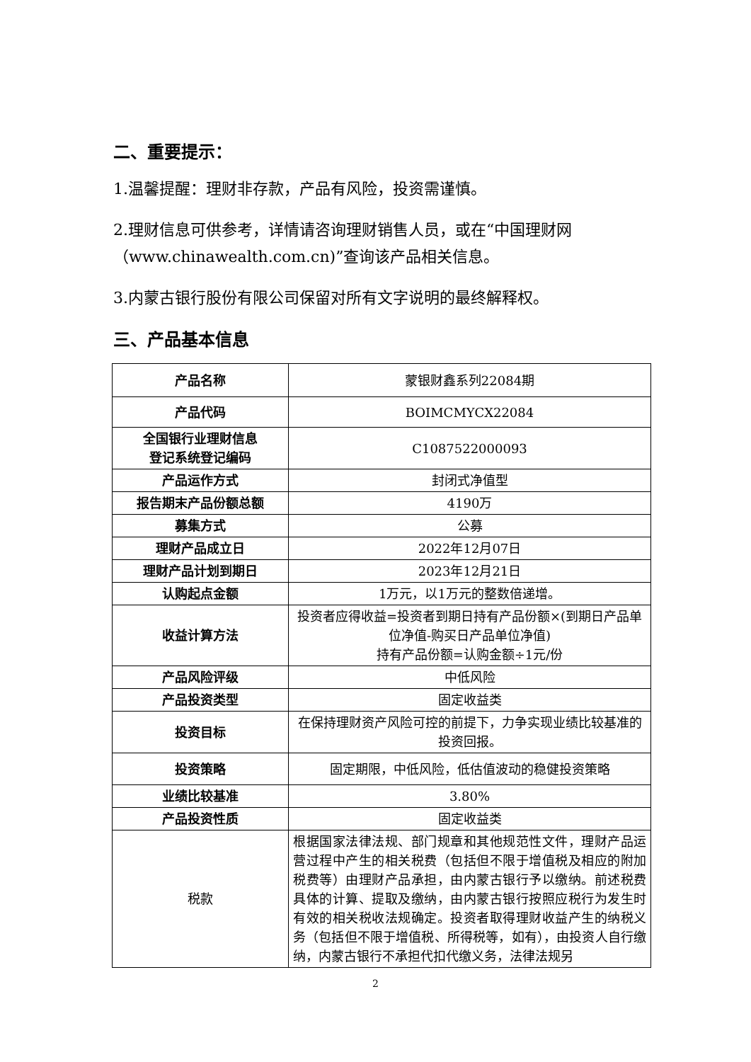二、重要提示：
1.温馨提醒：理财非存款，产品有风险，投资需谨慎。
2.理财信息可供参考，详情请咨询理财销售人员，或在“中国理财网（www.chinawealth.com.cn)”查询该产品相关信息。
3.内蒙古银行股份有限公司保留对所有文字说明的最终解释权。
三、产品基本信息
| 产品名称 | 蒙银财鑫系列22084期 |
| 产品代码 | BOIMCMYCX22084 |
| 全国银行业理财信息 登记系统登记编码 | C1087522000093 |
| 产品运作方式 | 封闭式净值型 |
| 报告期末产品份额总额 | 4190万 |
| 募集方式 | 公募 |
| 理财产品成立日 | 2022年12月07日 |
| 理财产品计划到期日 | 2023年12月21日 |
| 认购起点金额 | 1万元，以1万元的整数倍递增。 |
| 收益计算方法 | 投资者应得收益=投资者到期日持有产品份额×(到期日产品单位净值-购买日产品单位净值) 持有产品份额=认购金额÷1元/份 |
| 产品风险评级 | 中低风险 |
| 产品投资类型 | 固定收益类 |
| 投资目标 | 在保持理财资产风险可控的前提下，力争实现业绩比较基准的投资回报。 |
| 投资策略 | 固定期限，中低风险，低估值波动的稳健投资策略 |
| 业绩比较基准 | 3.80% |
| 产品投资性质 | 固定收益类 |
| 税款 | 根据国家法律法规、部门规章和其他规范性文件，理财产品运营过程中产生的相关税费（包括但不限于增值税及相应的附加税费等）由理财产品承担，由内蒙古银行予以缴纳。前述税费具体的计算、提取及缴纳，由内蒙古银行按照应税行为发生时有效的相关税收法规确定。投资者取得理财收益产生的纳税义务（包括但不限于增值税、所得税等，如有），由投资人自行缴纳，内蒙古银行不承担代扣代缴义务，法律法规另 |
2